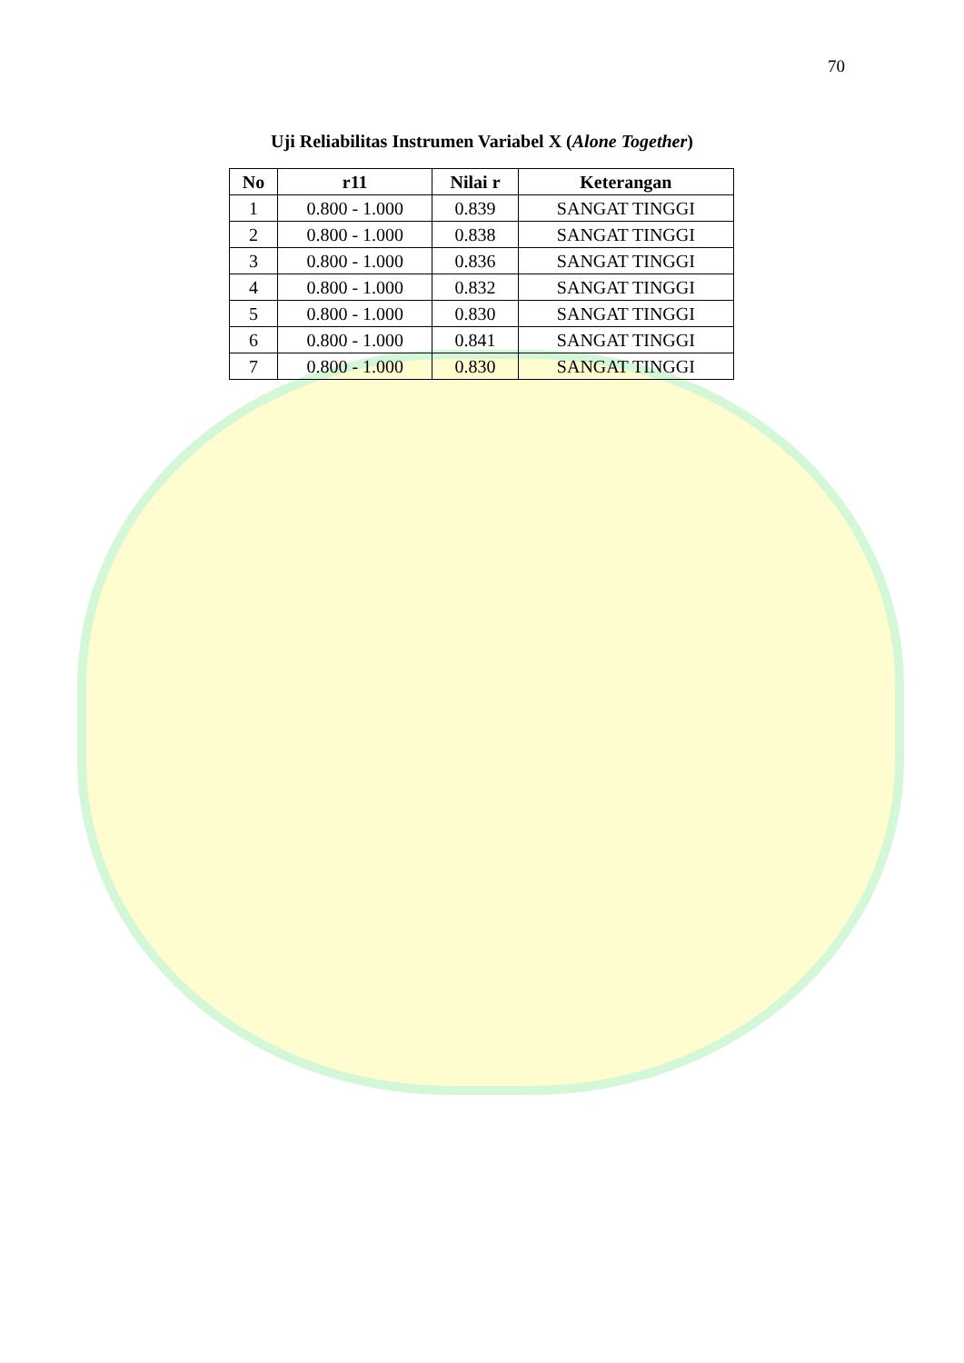70
Uji Reliabilitas Instrumen Variabel X (Alone Together)
| No | r11 | Nilai r | Keterangan |
| --- | --- | --- | --- |
| 1 | 0.800 - 1.000 | 0.839 | SANGAT TINGGI |
| 2 | 0.800 - 1.000 | 0.838 | SANGAT TINGGI |
| 3 | 0.800 - 1.000 | 0.836 | SANGAT TINGGI |
| 4 | 0.800 - 1.000 | 0.832 | SANGAT TINGGI |
| 5 | 0.800 - 1.000 | 0.830 | SANGAT TINGGI |
| 6 | 0.800 - 1.000 | 0.841 | SANGAT TINGGI |
| 7 | 0.800 - 1.000 | 0.830 | SANGAT TINGGI |